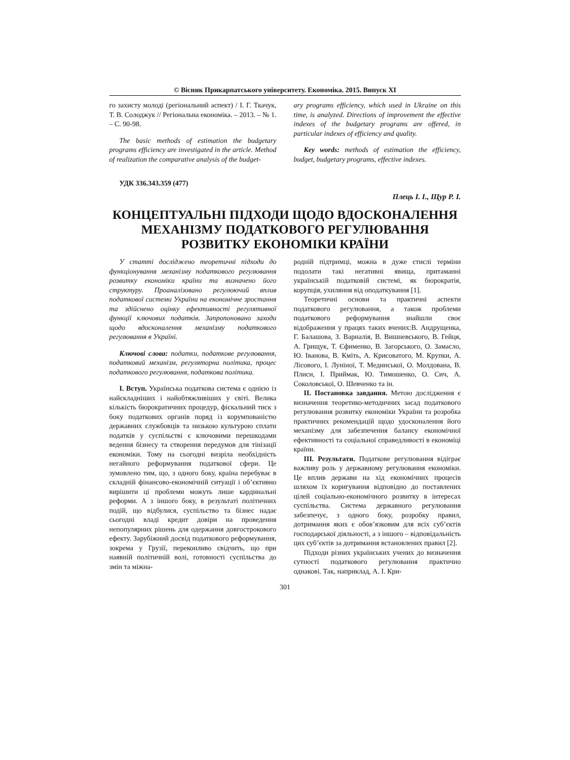© Вісник Прикарпатського університету. Економіка. 2015. Випуск ХІ
го захисту молоді (регіональний аспект) / І. Г. Ткачук, Т. В. Солоджук // Регіональна економіка. – 2013. – № 1. – С. 90-98.
The basic methods of estimation the budgetary programs efficiency are investigated in the article. Method of realization the comparative analysis of the budget-
ary programs efficiency, which used in Ukraine on this time, is analyzed. Directions of improvement the effective indexes of the budgetary programs are offered, in particular indexes of efficiency and quality.
Key words: methods of estimation the efficiency, budget, budgetary programs, effective indexes.
УДК 336.343.359 (477)
Плець І. І., Щур Р. І.
КОНЦЕПТУАЛЬНІ ПІДХОДИ ЩОДО ВДОСКОНАЛЕННЯ МЕХАНІЗМУ ПОДАТКОВОГО РЕГУЛЮВАННЯ РОЗВИТКУ ЕКОНОМІКИ КРАЇНИ
У статті досліджено теоретичні підходи до функціонування механізму податкового регулювання розвитку економіки країни та визначено його структуру. Проаналізовано регулюючий вплив податкової системи України на економічне зростання та здійснено оцінку ефективності регулятивної функції ключових податків. Запропоновано заходи щодо вдосконалення механізму податкового регулювання в Україні.
Ключові слова: податки, податкове регулювання, податковий механізм, регуляторна політика, процес податкового регулювання, податкова політика.
І. Вступ. Українська податкова система є однією із найскладніших і найобтяжливіших у світі. Велика кількість бюрократичних процедур, фіскальний тиск з боку податкових органів поряд із корумпованістю державних службовців та низькою культурою сплати податків у суспільстві є ключовими перешкодами ведення бізнесу та створення передумов для тінізації економіки. Тому на сьогодні визріла необхідність негайного реформування податкової сфери. Це зумовлено тим, що, з одного боку, країна перебуває в складній фінансово-економічній ситуації і об’єктивно вирішити ці проблеми можуть лише кардинальні реформи. А з іншого боку, в результаті політичних подій, що відбулися, суспільство та бізнес надає сьогодні владі кредит довіри на проведення непопулярних рішень для одержання довгострокового ефекту. Зарубіжний досвід податкового реформування, зокрема у Грузії, переконливо свідчить, що при наявній політичній волі, готовності суспільства до змін та міжна-
родній підтримці, можна в дуже стислі терміни подолати такі негативні явища, притаманні українській податковій системі, як бюрократія, корупція, ухиляння від оподаткування [1].
Теоретичні основи та практичні аспекти податкового регулювання, а також проблеми податкового реформування знайшли своє відображення у працях таких вчених:В. Андрущенка, Г. Балашова, З. Варналія, В. Вишневського, В. Гейця, А. Грищук, Т. Єфименко, В. Загорського, О. Замасло, Ю. Іванова, В. Кміть, А. Крисоватого, М. Крупки, А. Лісового, І. Луніної, Т. Мединської, О. Молдована, В. Плиси, І. Приймак, Ю. Тимошенко, О. Сич, А. Соколовської, О. Шевченко та ін.
ІІ. Постановка завдання. Метою дослідження є визначення теоретико-методичних засад податкового регулювання розвитку економіки України та розробка практичних рекомендацій щодо удосконалення його механізму для забезпечення балансу економічної ефективності та соціальної справедливості в економіці країни.
ІІІ. Результати. Податкове регулювання відіграє важливу роль у державному регулювання економіки. Це вплив держави на хід економічних процесів шляхом їх коригування відповідно до поставлених цілей соціально-економічного розвитку в інтересах суспільства. Система державного регулювання забезпечує, з одного боку, розробку правил, дотримання яких є обов’язковим для всіх суб’єктів господарської діяльності, а з іншого – відповідальність цих суб’єктів за дотримання встановлених правил [2].
Підходи різних українських учених до визначення сутності податкового регулювання практично однакові. Так, наприклад, А. І. Кри-
301